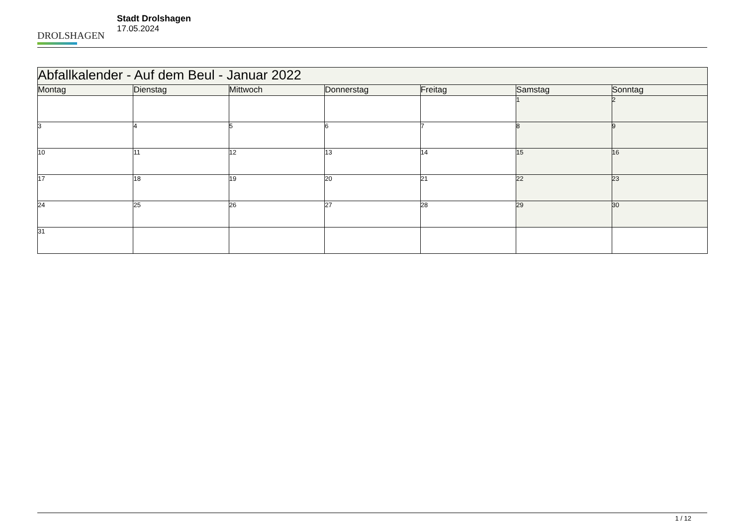DROLSHAGEN
Stadt Drolshagen
17.05.2024
| Abfallkalender - Auf dem Beul - Januar 2022 | | | | | | |
| --- | --- | --- | --- | --- | --- | --- |
| Montag | Dienstag | Mittwoch | Donnerstag | Freitag | Samstag | Sonntag |
| | | | | | 1 | 2 |
| 3 | 4 | 5 | 6 | 7 | 8 | 9 |
| 10 | 11 | 12 | 13 | 14 | 15 | 16 |
| 17 | 18 | 19 | 20 | 21 | 22 | 23 |
| 24 | 25 | 26 | 27 | 28 | 29 | 30 |
| 31 | | | | | | |
1 / 12